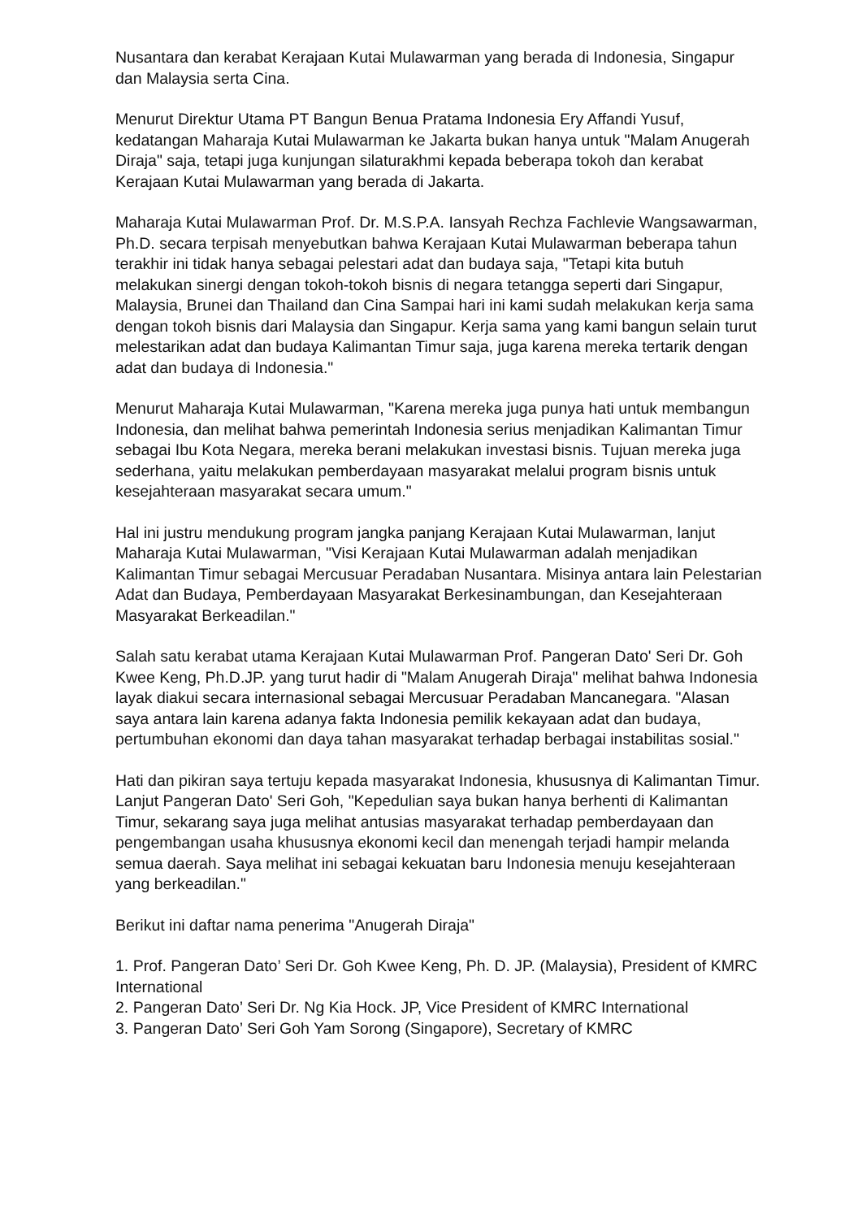Nusantara dan kerabat Kerajaan Kutai Mulawarman yang berada di Indonesia, Singapur dan Malaysia serta Cina.
Menurut Direktur Utama PT Bangun Benua Pratama Indonesia Ery Affandi Yusuf, kedatangan Maharaja Kutai Mulawarman ke Jakarta bukan hanya untuk "Malam Anugerah Diraja" saja, tetapi juga kunjungan silaturakhmi kepada beberapa tokoh dan kerabat Kerajaan Kutai Mulawarman yang berada di Jakarta.
Maharaja Kutai Mulawarman Prof. Dr. M.S.P.A. Iansyah Rechza Fachlevie Wangsawarman, Ph.D. secara terpisah menyebutkan bahwa Kerajaan Kutai Mulawarman beberapa tahun terakhir ini tidak hanya sebagai pelestari adat dan budaya saja, "Tetapi kita butuh melakukan sinergi dengan tokoh-tokoh bisnis di negara tetangga seperti dari Singapur, Malaysia, Brunei dan Thailand dan Cina Sampai hari ini kami sudah melakukan kerja sama dengan tokoh bisnis dari Malaysia dan Singapur. Kerja sama yang kami bangun selain turut melestarikan adat dan budaya Kalimantan Timur saja, juga karena mereka tertarik dengan adat dan budaya di Indonesia."
Menurut Maharaja Kutai Mulawarman, "Karena mereka juga punya hati untuk membangun Indonesia, dan melihat bahwa pemerintah Indonesia serius menjadikan Kalimantan Timur sebagai Ibu Kota Negara, mereka berani melakukan investasi bisnis. Tujuan mereka juga sederhana, yaitu melakukan pemberdayaan masyarakat melalui program bisnis untuk kesejahteraan masyarakat secara umum."
Hal ini justru mendukung program jangka panjang Kerajaan Kutai Mulawarman, lanjut Maharaja Kutai Mulawarman, "Visi Kerajaan Kutai Mulawarman adalah menjadikan Kalimantan Timur sebagai Mercusuar Peradaban Nusantara. Misinya antara lain Pelestarian Adat dan Budaya, Pemberdayaan Masyarakat Berkesinambungan, dan Kesejahteraan Masyarakat Berkeadilan."
Salah satu kerabat utama Kerajaan Kutai Mulawarman Prof. Pangeran Dato' Seri Dr. Goh Kwee Keng, Ph.D.JP. yang turut hadir di "Malam Anugerah Diraja" melihat bahwa Indonesia layak diakui secara internasional sebagai Mercusuar Peradaban Mancanegara. "Alasan saya antara lain karena adanya fakta Indonesia pemilik kekayaan adat dan budaya, pertumbuhan ekonomi dan daya tahan masyarakat terhadap berbagai instabilitas sosial."
Hati dan pikiran saya tertuju kepada masyarakat Indonesia, khususnya di Kalimantan Timur. Lanjut Pangeran Dato' Seri Goh, "Kepedulian saya bukan hanya berhenti di Kalimantan Timur, sekarang saya juga melihat antusias masyarakat terhadap pemberdayaan dan pengembangan usaha khususnya ekonomi kecil dan menengah terjadi hampir melanda semua daerah. Saya melihat ini sebagai kekuatan baru Indonesia menuju kesejahteraan yang berkeadilan."
Berikut ini daftar nama penerima "Anugerah Diraja"
1. Prof. Pangeran Dato’ Seri Dr. Goh Kwee Keng, Ph. D. JP. (Malaysia), President of KMRC International
2. Pangeran Dato’ Seri Dr. Ng Kia Hock. JP, Vice President of KMRC International
3. Pangeran Dato’ Seri Goh Yam Sorong (Singapore), Secretary of KMRC